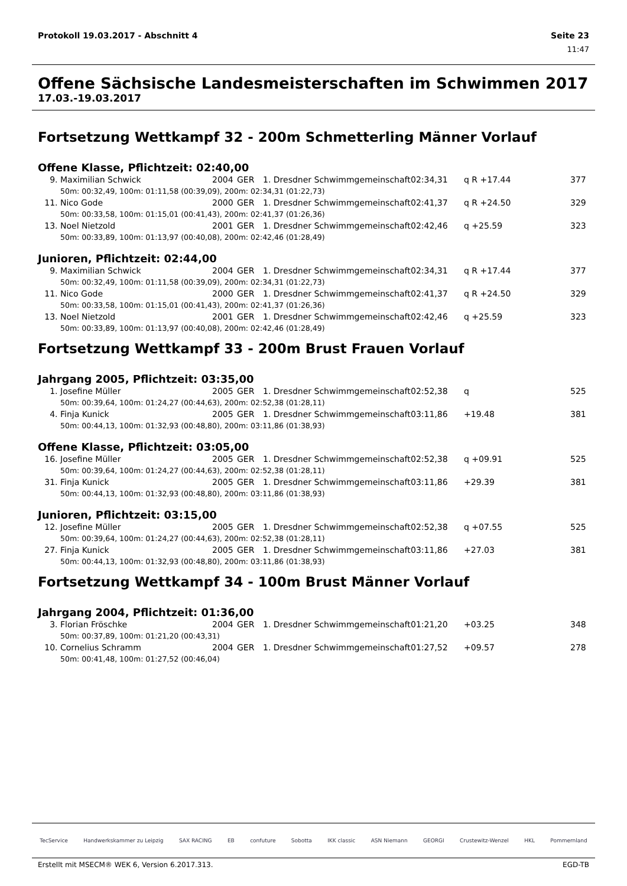Protokoll 19.03.2017 - Abschnitt 4 Seite 23
11:47
Offene Sächsische Landesmeisterschaften im Schwimmen 2017
17.03.-19.03.2017
Fortsetzung Wettkampf 32 - 200m Schmetterling Männer Vorlauf
Offene Klasse, Pflichtzeit: 02:40,00
| 9. | Maximilian Schwick | 2004 | GER | 1. Dresdner Schwimmgemeinschaft | 02:34,31 | q R +17.44 | 377 |
| | 50m: 00:32,49, 100m: 01:11,58 (00:39,09), 200m: 02:34,31 (01:22,73) | | | | | | |
| 11. | Nico Gode | 2000 | GER | 1. Dresdner Schwimmgemeinschaft | 02:41,37 | q R +24.50 | 329 |
| | 50m: 00:33,58, 100m: 01:15,01 (00:41,43), 200m: 02:41,37 (01:26,36) | | | | | | |
| 13. | Noel Nietzold | 2001 | GER | 1. Dresdner Schwimmgemeinschaft | 02:42,46 | q +25.59 | 323 |
| | 50m: 00:33,89, 100m: 01:13,97 (00:40,08), 200m: 02:42,46 (01:28,49) | | | | | | |
Junioren, Pflichtzeit: 02:44,00
| 9. | Maximilian Schwick | 2004 | GER | 1. Dresdner Schwimmgemeinschaft | 02:34,31 | q R +17.44 | 377 |
| | 50m: 00:32,49, 100m: 01:11,58 (00:39,09), 200m: 02:34,31 (01:22,73) | | | | | | |
| 11. | Nico Gode | 2000 | GER | 1. Dresdner Schwimmgemeinschaft | 02:41,37 | q R +24.50 | 329 |
| | 50m: 00:33,58, 100m: 01:15,01 (00:41,43), 200m: 02:41,37 (01:26,36) | | | | | | |
| 13. | Noel Nietzold | 2001 | GER | 1. Dresdner Schwimmgemeinschaft | 02:42,46 | q +25.59 | 323 |
| | 50m: 00:33,89, 100m: 01:13,97 (00:40,08), 200m: 02:42,46 (01:28,49) | | | | | | |
Fortsetzung Wettkampf 33 - 200m Brust Frauen Vorlauf
Jahrgang 2005, Pflichtzeit: 03:35,00
| 1. | Josefine Müller | 2005 | GER | 1. Dresdner Schwimmgemeinschaft | 02:52,38 | q | 525 |
| | 50m: 00:39,64, 100m: 01:24,27 (00:44,63), 200m: 02:52,38 (01:28,11) | | | | | | |
| 4. | Finja Kunick | 2005 | GER | 1. Dresdner Schwimmgemeinschaft | 03:11,86 | +19.48 | 381 |
| | 50m: 00:44,13, 100m: 01:32,93 (00:48,80), 200m: 03:11,86 (01:38,93) | | | | | | |
Offene Klasse, Pflichtzeit: 03:05,00
| 16. | Josefine Müller | 2005 | GER | 1. Dresdner Schwimmgemeinschaft | 02:52,38 | q +09.91 | 525 |
| | 50m: 00:39,64, 100m: 01:24,27 (00:44,63), 200m: 02:52,38 (01:28,11) | | | | | | |
| 31. | Finja Kunick | 2005 | GER | 1. Dresdner Schwimmgemeinschaft | 03:11,86 | +29.39 | 381 |
| | 50m: 00:44,13, 100m: 01:32,93 (00:48,80), 200m: 03:11,86 (01:38,93) | | | | | | |
Junioren, Pflichtzeit: 03:15,00
| 12. | Josefine Müller | 2005 | GER | 1. Dresdner Schwimmgemeinschaft | 02:52,38 | q +07.55 | 525 |
| | 50m: 00:39,64, 100m: 01:24,27 (00:44,63), 200m: 02:52,38 (01:28,11) | | | | | | |
| 27. | Finja Kunick | 2005 | GER | 1. Dresdner Schwimmgemeinschaft | 03:11,86 | +27.03 | 381 |
| | 50m: 00:44,13, 100m: 01:32,93 (00:48,80), 200m: 03:11,86 (01:38,93) | | | | | | |
Fortsetzung Wettkampf 34 - 100m Brust Männer Vorlauf
Jahrgang 2004, Pflichtzeit: 01:36,00
| 3. | Florian Fröschke | 2004 | GER | 1. Dresdner Schwimmgemeinschaft | 01:21,20 | +03.25 | 348 |
| | 50m: 00:37,89, 100m: 01:21,20 (00:43,31) | | | | | | |
| 10. | Cornelius Schramm | 2004 | GER | 1. Dresdner Schwimmgemeinschaft | 01:27,52 | +09.57 | 278 |
| | 50m: 00:41,48, 100m: 01:27,52 (00:46,04) | | | | | | |
TecService Handwerkskammer zu Leipzig SAX RACING EB confuture Sobotta IKK classic ASN Niemann GEORGI Crustewitz-Wenzel HKL Pommernland
Erstellt mit MSECM® WEK 6, Version 6.2017.313. EGD-TB